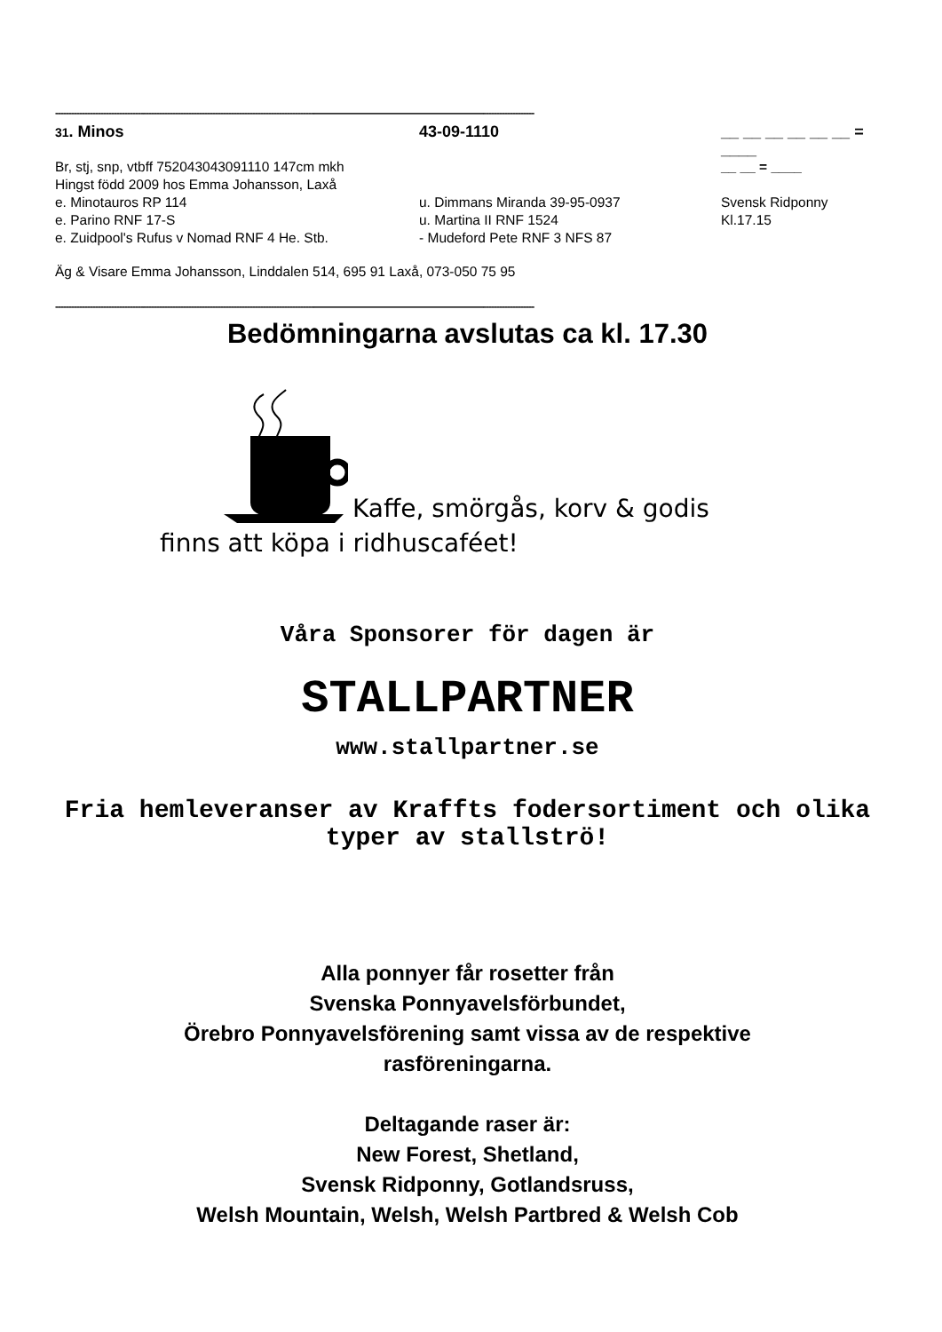------------------------------------------------------------------------------------------------------------------------------------------------------------------------------------
31. Minos 43-09-1110 __ __ __ __ __ __ = ____
Br, stj, snp, vtbff 752043043091110 147cm mkh
__ __ = ____
Hingst född 2009 hos Emma Johansson, Laxå
e. Minotauros RP 114 u. Dimmans Miranda 39-95-0937 Svensk Ridponny
e. Parino RNF 17-S u. Martina II RNF 1524 Kl.17.15
e. Zuidpool's Rufus v Nomad RNF 4 He. Stb. - Mudeford Pete RNF 3 NFS 87
Äg & Visare Emma Johansson, Linddalen 514, 695 91 Laxå, 073-050 75 95
------------------------------------------------------------------------------------------------------------------------------------------------------------------------------------
Bedömningarna avslutas ca kl. 17.30
Kaffe, smörgås, korv & godis
finns att köpa i ridhuscaféet!
Våra Sponsorer för dagen är
STALLPARTNER
www.stallpartner.se
Fria hemleveranser av Kraffts fodersortiment och olika typer av stallströ!
Alla ponnyer får rosetter från
Svenska Ponnyavelsförbundet,
Örebro Ponnyavelsförening samt vissa av de respektive
rasföreningarna.
Deltagande raser är:
New Forest, Shetland,
Svensk Ridponny, Gotlandsruss,
Welsh Mountain, Welsh, Welsh Partbred & Welsh Cob